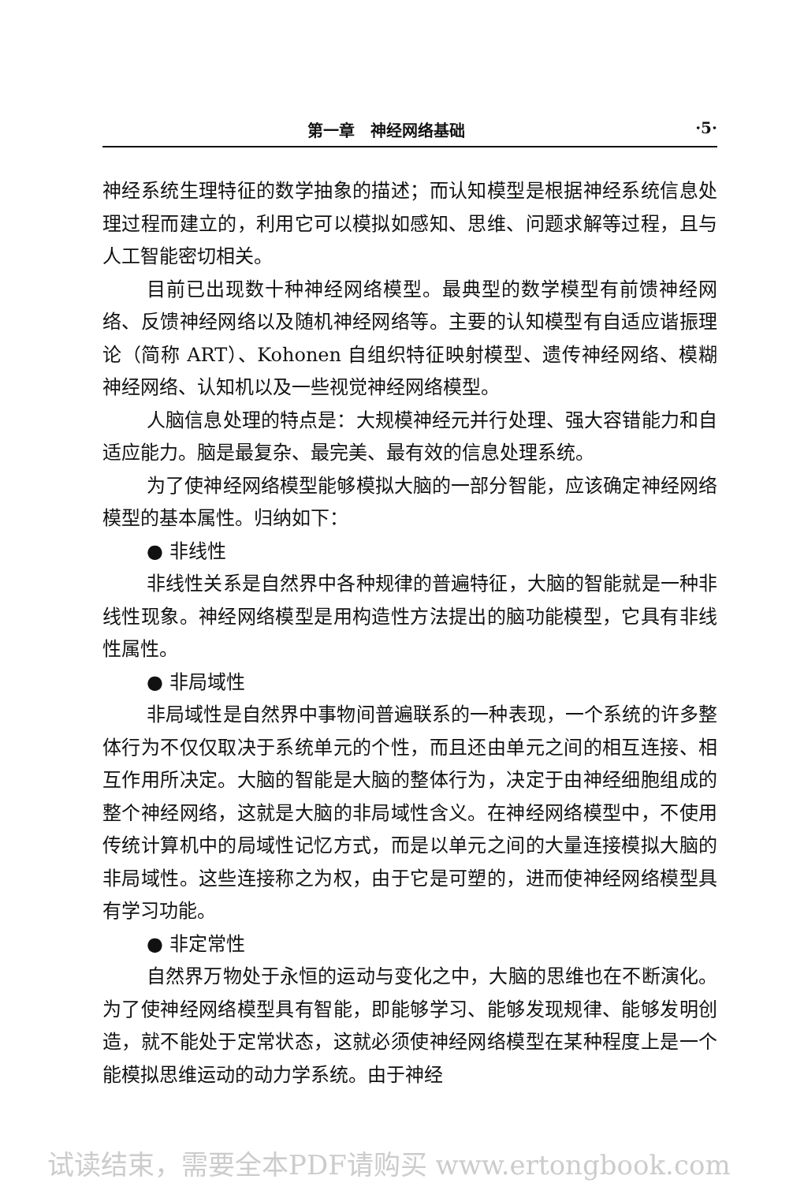第一章　神经网络基础 ·5·
神经系统生理特征的数学抽象的描述；而认知模型是根据神经系统信息处理过程而建立的，利用它可以模拟如感知、思维、问题求解等过程，且与人工智能密切相关。
目前已出现数十种神经网络模型。最典型的数学模型有前馈神经网络、反馈神经网络以及随机神经网络等。主要的认知模型有自适应谐振理论（简称 ART）、Kohonen 自组织特征映射模型、遗传神经网络、模糊神经网络、认知机以及一些视觉神经网络模型。
人脑信息处理的特点是：大规模神经元并行处理、强大容错能力和自适应能力。脑是最复杂、最完美、最有效的信息处理系统。
为了使神经网络模型能够模拟大脑的一部分智能，应该确定神经网络模型的基本属性。归纳如下：
● 非线性
非线性关系是自然界中各种规律的普遍特征，大脑的智能就是一种非线性现象。神经网络模型是用构造性方法提出的脑功能模型，它具有非线性属性。
● 非局域性
非局域性是自然界中事物间普遍联系的一种表现，一个系统的许多整体行为不仅仅取决于系统单元的个性，而且还由单元之间的相互连接、相互作用所决定。大脑的智能是大脑的整体行为，决定于由神经细胞组成的整个神经网络，这就是大脑的非局域性含义。在神经网络模型中，不使用传统计算机中的局域性记忆方式，而是以单元之间的大量连接模拟大脑的非局域性。这些连接称之为权，由于它是可塑的，进而使神经网络模型具有学习功能。
● 非定常性
自然界万物处于永恒的运动与变化之中，大脑的思维也在不断演化。为了使神经网络模型具有智能，即能够学习、能够发现规律、能够发明创造，就不能处于定常状态，这就必须使神经网络模型在某种程度上是一个能模拟思维运动的动力学系统。由于神经
试读结束，需要全本PDF请购买 www.ertongbook.com